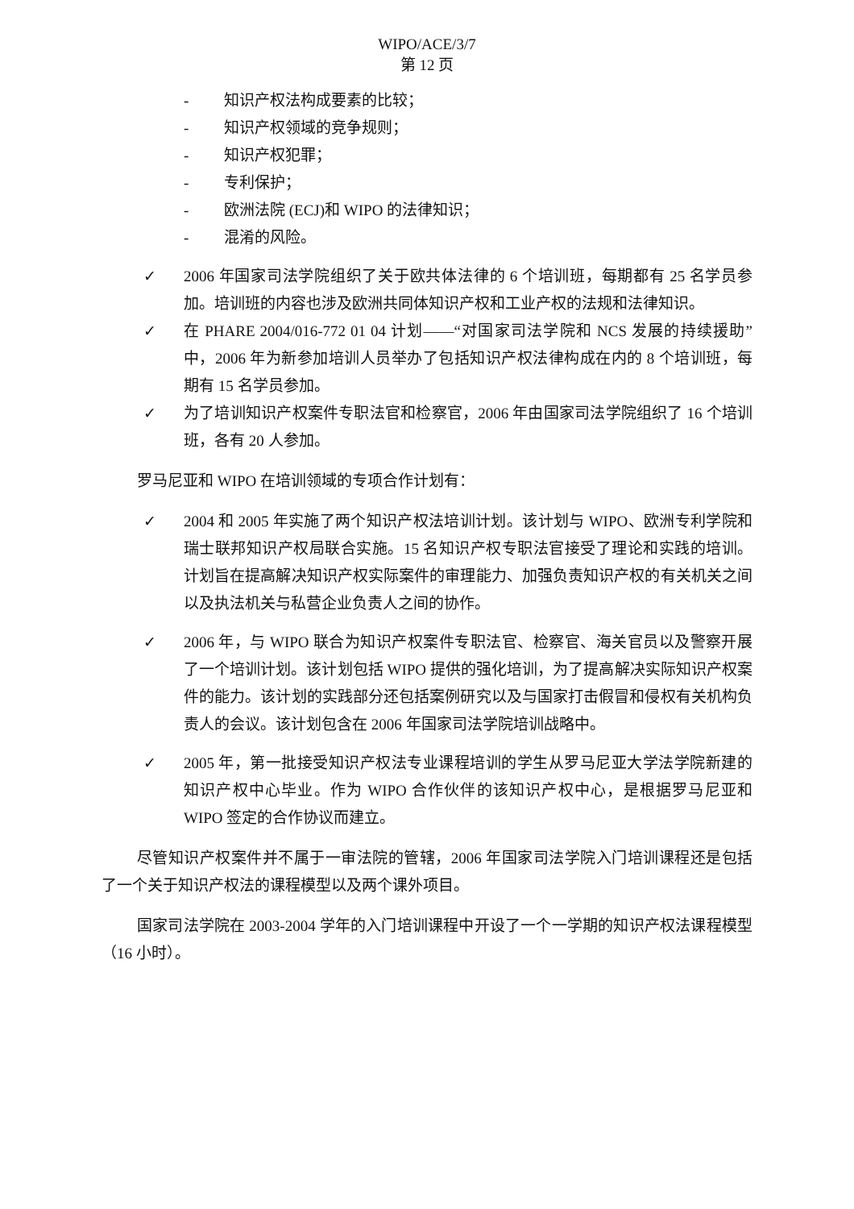WIPO/ACE/3/7
第 12 页
- 知识产权法构成要素的比较；
- 知识产权领域的竞争规则；
- 知识产权犯罪；
- 专利保护；
- 欧洲法院 (ECJ)和 WIPO 的法律知识；
- 混淆的风险。
✓ 2006 年国家司法学院组织了关于欧共体法律的 6 个培训班，每期都有 25 名学员参加。培训班的内容也涉及欧洲共同体知识产权和工业产权的法规和法律知识。
✓ 在 PHARE 2004/016-772 01 04 计划——“对国家司法学院和 NCS 发展的持续援助”中，2006 年为新参加培训人员举办了包括知识产权法律构成在内的 8 个培训班，每期有 15 名学员参加。
✓ 为了培训知识产权案件专职法官和检察官，2006 年由国家司法学院组织了 16 个培训班，各有 20 人参加。
罗马尼亚和 WIPO 在培训领域的专项合作计划有：
✓ 2004 和 2005 年实施了两个知识产权法培训计划。该计划与 WIPO、欧洲专利学院和瑞士联邦知识产权局联合实施。15 名知识产权专职法官接受了理论和实践的培训。计划旨在提高解决知识产权实际案件的审理能力、加强负责知识产权的有关机关之间以及执法机关与私营企业负责人之间的协作。
✓ 2006 年，与 WIPO 联合为知识产权案件专职法官、检察官、海关官员以及警察开展了一个培训计划。该计划包括 WIPO 提供的强化培训，为了提高解决实际知识产权案件的能力。该计划的实践部分还包括案例研究以及与国家打击假冒和侵权有关机构负责人的会议。该计划包含在 2006 年国家司法学院培训战略中。
✓ 2005 年，第一批接受知识产权法专业课程培训的学生从罗马尼亚大学法学院新建的知识产权中心毕业。作为 WIPO 合作伙伴的该知识产权中心，是根据罗马尼亚和 WIPO 签定的合作协议而建立。
尽管知识产权案件并不属于一审法院的管辖，2006 年国家司法学院入门培训课程还是包括了一个关于知识产权法的课程模型以及两个课外项目。
国家司法学院在 2003-2004 学年的入门培训课程中开设了一个一学期的知识产权法课程模型（16 小时）。